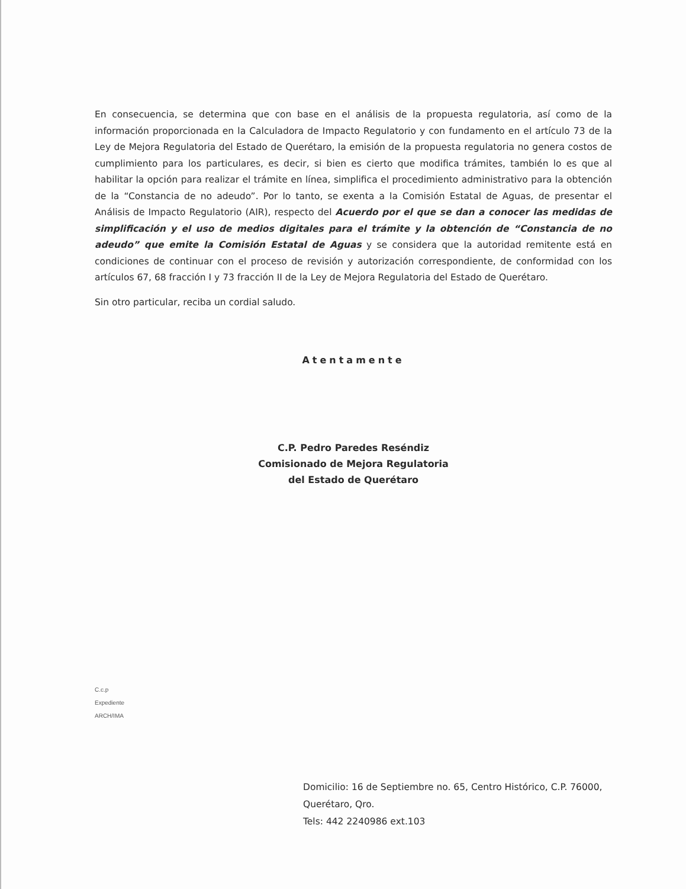En consecuencia, se determina que con base en el análisis de la propuesta regulatoria, así como de la información proporcionada en la Calculadora de Impacto Regulatorio y con fundamento en el artículo 73 de la Ley de Mejora Regulatoria del Estado de Querétaro, la emisión de la propuesta regulatoria no genera costos de cumplimiento para los particulares, es decir, si bien es cierto que modifica trámites, también lo es que al habilitar la opción para realizar el trámite en línea, simplifica el procedimiento administrativo para la obtención de la “Constancia de no adeudo”. Por lo tanto, se exenta a la Comisión Estatal de Aguas, de presentar el Análisis de Impacto Regulatorio (AIR), respecto del Acuerdo por el que se dan a conocer las medidas de simplificación y el uso de medios digitales para el trámite y la obtención de “Constancia de no adeudo” que emite la Comisión Estatal de Aguas y se considera que la autoridad remitente está en condiciones de continuar con el proceso de revisión y autorización correspondiente, de conformidad con los artículos 67, 68 fracción I y 73 fracción II de la Ley de Mejora Regulatoria del Estado de Querétaro.
Sin otro particular, reciba un cordial saludo.
Atentamente
C.P. Pedro Paredes Reséndiz
Comisionado de Mejora Regulatoria
del Estado de Querétaro
C.c.p
Expediente
ARCH/IMA
Domicilio: 16 de Septiembre no. 65, Centro Histórico, C.P. 76000, Querétaro, Qro.
Tels: 442 2240986 ext.103